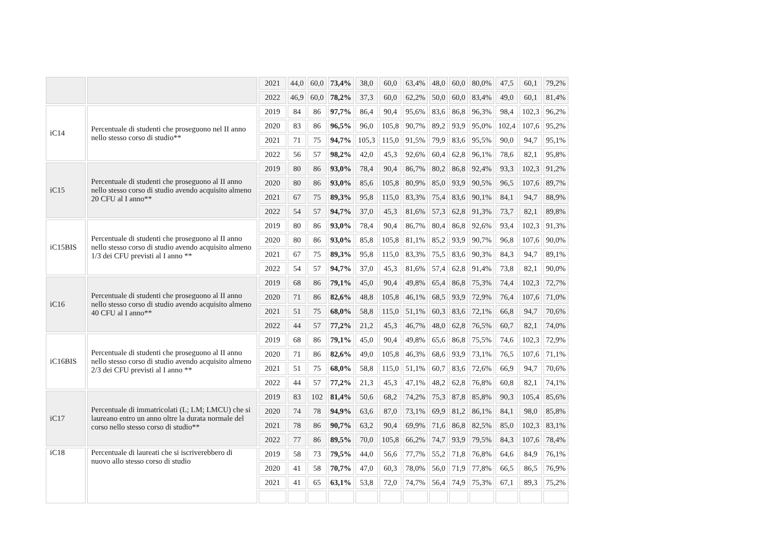| | | 2021 | 44,0 | 60,0 | 73,4% | 38,0 | 60,0 | 63,4% | 48,0 | 60,0 | 80,0% | 47,5 | 60,1 | 79,2% |
| | | 2022 | 46,9 | 60,0 | 78,2% | 37,3 | 60,0 | 62,2% | 50,0 | 60,0 | 83,4% | 49,0 | 60,1 | 81,4% |
| iC14 | Percentuale di studenti che proseguono nel II anno nello stesso corso di studio** | 2019 | 84 | 86 | 97,7% | 86,4 | 90,4 | 95,6% | 83,6 | 86,8 | 96,3% | 98,4 | 102,3 | 96,2% |
| | | 2020 | 83 | 86 | 96,5% | 96,0 | 105,8 | 90,7% | 89,2 | 93,9 | 95,0% | 102,4 | 107,6 | 95,2% |
| | | 2021 | 71 | 75 | 94,7% | 105,3 | 115,0 | 91,5% | 79,9 | 83,6 | 95,5% | 90,0 | 94,7 | 95,1% |
| | | 2022 | 56 | 57 | 98,2% | 42,0 | 45,3 | 92,6% | 60,4 | 62,8 | 96,1% | 78,6 | 82,1 | 95,8% |
| iC15 | Percentuale di studenti che proseguono al II anno nello stesso corso di studio avendo acquisito almeno 20 CFU al I anno** | 2019 | 80 | 86 | 93,0% | 78,4 | 90,4 | 86,7% | 80,2 | 86,8 | 92,4% | 93,3 | 102,3 | 91,2% |
| | | 2020 | 80 | 86 | 93,0% | 85,6 | 105,8 | 80,9% | 85,0 | 93,9 | 90,5% | 96,5 | 107,6 | 89,7% |
| | | 2021 | 67 | 75 | 89,3% | 95,8 | 115,0 | 83,3% | 75,4 | 83,6 | 90,1% | 84,1 | 94,7 | 88,9% |
| | | 2022 | 54 | 57 | 94,7% | 37,0 | 45,3 | 81,6% | 57,3 | 62,8 | 91,3% | 73,7 | 82,1 | 89,8% |
| iC15BIS | Percentuale di studenti che proseguono al II anno nello stesso corso di studio avendo acquisito almeno 1/3 dei CFU previsti al I anno ** | 2019 | 80 | 86 | 93,0% | 78,4 | 90,4 | 86,7% | 80,4 | 86,8 | 92,6% | 93,4 | 102,3 | 91,3% |
| | | 2020 | 80 | 86 | 93,0% | 85,8 | 105,8 | 81,1% | 85,2 | 93,9 | 90,7% | 96,8 | 107,6 | 90,0% |
| | | 2021 | 67 | 75 | 89,3% | 95,8 | 115,0 | 83,3% | 75,5 | 83,6 | 90,3% | 84,3 | 94,7 | 89,1% |
| | | 2022 | 54 | 57 | 94,7% | 37,0 | 45,3 | 81,6% | 57,4 | 62,8 | 91,4% | 73,8 | 82,1 | 90,0% |
| iC16 | Percentuale di studenti che proseguono al II anno nello stesso corso di studio avendo acquisito almeno 40 CFU al I anno** | 2019 | 68 | 86 | 79,1% | 45,0 | 90,4 | 49,8% | 65,4 | 86,8 | 75,3% | 74,4 | 102,3 | 72,7% |
| | | 2020 | 71 | 86 | 82,6% | 48,8 | 105,8 | 46,1% | 68,5 | 93,9 | 72,9% | 76,4 | 107,6 | 71,0% |
| | | 2021 | 51 | 75 | 68,0% | 58,8 | 115,0 | 51,1% | 60,3 | 83,6 | 72,1% | 66,8 | 94,7 | 70,6% |
| | | 2022 | 44 | 57 | 77,2% | 21,2 | 45,3 | 46,7% | 48,0 | 62,8 | 76,5% | 60,7 | 82,1 | 74,0% |
| iC16BIS | Percentuale di studenti che proseguono al II anno nello stesso corso di studio avendo acquisito almeno 2/3 dei CFU previsti al I anno ** | 2019 | 68 | 86 | 79,1% | 45,0 | 90,4 | 49,8% | 65,6 | 86,8 | 75,5% | 74,6 | 102,3 | 72,9% |
| | | 2020 | 71 | 86 | 82,6% | 49,0 | 105,8 | 46,3% | 68,6 | 93,9 | 73,1% | 76,5 | 107,6 | 71,1% |
| | | 2021 | 51 | 75 | 68,0% | 58,8 | 115,0 | 51,1% | 60,7 | 83,6 | 72,6% | 66,9 | 94,7 | 70,6% |
| | | 2022 | 44 | 57 | 77,2% | 21,3 | 45,3 | 47,1% | 48,2 | 62,8 | 76,8% | 60,8 | 82,1 | 74,1% |
| iC17 | Percentuale di immatricolati (L; LM; LMCU) che si laureano entro un anno oltre la durata normale del corso nello stesso corso di studio** | 2019 | 83 | 102 | 81,4% | 50,6 | 68,2 | 74,2% | 75,3 | 87,8 | 85,8% | 90,3 | 105,4 | 85,6% |
| | | 2020 | 74 | 78 | 94,9% | 63,6 | 87,0 | 73,1% | 69,9 | 81,2 | 86,1% | 84,1 | 98,0 | 85,8% |
| | | 2021 | 78 | 86 | 90,7% | 63,2 | 90,4 | 69,9% | 71,6 | 86,8 | 82,5% | 85,0 | 102,3 | 83,1% |
| | | 2022 | 77 | 86 | 89,5% | 70,0 | 105,8 | 66,2% | 74,7 | 93,9 | 79,5% | 84,3 | 107,6 | 78,4% |
| iC18 | Percentuale di laureati che si iscriverebbero di nuovo allo stesso corso di studio | 2019 | 58 | 73 | 79,5% | 44,0 | 56,6 | 77,7% | 55,2 | 71,8 | 76,8% | 64,6 | 84,9 | 76,1% |
| | | 2020 | 41 | 58 | 70,7% | 47,0 | 60,3 | 78,0% | 56,0 | 71,9 | 77,8% | 66,5 | 86,5 | 76,9% |
| | | 2021 | 41 | 65 | 63,1% | 53,8 | 72,0 | 74,7% | 56,4 | 74,9 | 75,3% | 67,1 | 89,3 | 75,2% |